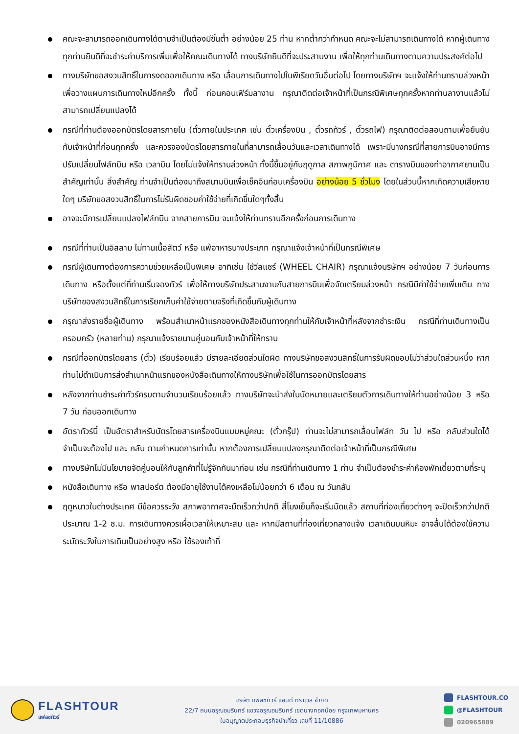คณะจะสามารถออกเดินทางได้ตามจำเป็นต้องมีขั้นต่ำ อย่างน้อย 25 ท่าน หากต่ำกว่ากำหนด คณะจะไม่สามารถเดินทางได้ หากผู้เดินทางทุกท่านยินดีที่จะชำระค่าบริการเพิ่มเพื่อให้คณะเดินทางได้ ทางบริษัทยินดีที่จะประสานงาน เพื่อให้ทุกท่านเดินทางตามความประสงค์ต่อไป
ทางบริษัทขอสงวนสิทธิ์ในการงดออกเดินทาง หรือ เลื่อนการเดินทางไปในพีเรียดวันอื่นต่อไป โดยทางบริษัทฯ จะแจ้งให้ท่านทราบล่วงหน้าเพื่อวางแผนการเดินทางใหม่อีกครั้ง ทั้งนี้ ก่อนคอนเฟิร์มลางาน กรุณาติดต่อเจ้าหน้าที่เป็นกรณีพิเศษทุกครั้งหากท่านลางานแล้วไม่สามารถเปลี่ยนแปลงได้
กรณีที่ท่านต้องออกบัตรโดยสารภายใน (ตั๋วภายในประเทศ เช่น ตั๋วเครื่องบิน , ตั๋วรถทัวร์ , ตั๋วรถไฟ) กรุณาติดต่อสอบถามเพื่อยืนยันกับเจ้าหน้าที่ก่อนทุกครั้ง และควรจองบัตรโดยสารภายในที่สามารถเลื่อนวันและเวลาเดินทางได้ เพราะมีบางกรณีที่สายการบินอาจมีการปรับเปลี่ยนไฟล์ทบิน หรือ เวลาบิน โดยไม่แจ้งให้ทราบล่วงหน้า ทั้งนี้ขึ้นอยู่กับฤดูกาล สภาพภูมิกาศ และ ตารางบินของท่าอากาศยานเป็นสำคัญเท่านั้น สิ่งสำคัญ ท่านจำเป็นต้องมาถึงสนามบินเพื่อเช็คอินก่อนเครื่องบิน อย่างน้อย 5 ชั่วโมง โดยในส่วนนี้หากเกิดความเสียหายใดๆ บริษัทขอสงวนสิทธิ์ในการไม่รับผิดชอบค่าใช้จ่ายที่เกิดขึ้นใดๆทั้งสิ้น
อาจจะมีการเปลี่ยนแปลงไฟล์ทบิน จากสายการบิน จะแจ้งให้ท่านทราบอีกครั้งก่อนการเดินทาง
กรณีที่ท่านเป็นอิสลาม ไม่ทานเนื้อสัตว์ หรือ แพ้อาหารบางประเภท กรุณาแจ้งเจ้าหน้าที่เป็นกรณีพิเศษ
กรณีผู้เดินทางต้องการความช่วยเหลือเป็นพิเศษ อาทิเช่น ใช้วีลแชร์ (WHEEL CHAIR) กรุณาแจ้งบริษัทฯ อย่างน้อย 7 วันก่อนการเดินทาง หรือตั้งแต่ที่ท่านเริ่มจองทัวร์ เพื่อให้ทางบริษัทประสานงานกับสายการบินเพื่อจัดเตรียมล่วงหน้า กรณีมีค่าใช้จ่ายเพิ่มเติม ทางบริษัทของสงวนสิทธิ์ในการเรียกเก็บค่าใช้จ่ายตามจริงที่เกิดขึ้นกับผู้เดินทาง
กรุณาส่งรายชื่อผู้เดินทาง พร้อมสำเนาหน้าแรกของหนังสือเดินทางทุกท่านให้กับเจ้าหน้าที่หลังจากชำระเงิน กรณีที่ท่านเดินทางเป็นครอบครัว (หลายท่าน) กรุณาแจ้งรายนามคู่นอนกับเจ้าหน้าที่ให้ทราบ
กรณีที่ออกบัตรโดยสาร (ตั๋ว) เรียบร้อยแล้ว มีรายละเอียดส่วนใดผิด ทางบริษัทขอสงวนสิทธิ์ในการรับผิดชอบไม่ว่าส่วนใดส่วนหนึ่ง หากท่านไม่ดำเนินการส่งสำเนาหน้าแรกของหนังสือเดินทางให้ทางบริษัทเพื่อใช้ในการออกบัตรโดยสาร
หลังจากท่านชำระค่าทัวร์ครบตามจำนวนเรียบร้อยแล้ว ทางบริษัทจะนำส่งใบนัดหมายและเตรียมตัวการเดินทางให้ท่านอย่างน้อย 3 หรือ 7 วัน ก่อนออกเดินทาง
อัตราทัวร์นี้ เป็นอัตราสำหรับบัตรโดยสารเครื่องบินแบบหมู่คณะ (ตั๋วกรุ๊ป) ท่านจะไม่สามารถเลื่อนไฟล์ท วัน ไป หรือ กลับส่วนใดได้ จำเป็นจะต้องไป และ กลับ ตามกำหนดการเท่านั้น หากต้องการเปลี่ยนแปลงกรุณาติดต่อเจ้าหน้าที่เป็นกรณีพิเศษ
ทางบริษัทไม่มีนโยบายจัดคู่นอนให้กับลูกค้าที่ไม่รู้จักกันมาก่อน เช่น กรณีที่ท่านเดินทาง 1 ท่าน จำเป็นต้องชำระค่าห้องพักเดี่ยวตามที่ระบุ
หนังสือเดินทาง หรือ พาสปอร์ต ต้องมีอายุใช้งานได้คงเหลือไม่น้อยกว่า 6 เดือน ณ วันกลับ
ฤดูหนาวในต่างประเทศ มีข้อควรระวัง สภาพอากาศจะมืดเร็วกว่าปกติ สี่โมงเย็นก็จะเริ่มมืดแล้ว สถานที่ท่องเที่ยวต่างๆ จะปิดเร็วกว่าปกติ ประมาณ 1-2 ช.ม. การเดินทางควรเผื่อเวลาให้เหมาะสม และ หากมีสถานที่ท่องเที่ยวกลางแจ้ง เวลาเดินบนหิมะ อาจลื่นได้ต้องใช้ความระมัดระวังในการเดินเป็นอย่างสูง หรือ ใช้รองเท้าที่
FLASHTOUR
แฟลชทัวร์
บริษัท แฟลชทัวร์ แอนด์ ทราเวล จำกัด
22/7 ถนนอรุณอมรินทร์ แขวงอรุณอมรินทร์ เขตบางกอกน้อย กรุงเทพมหานคร
ใบอนุญาตประกอบธุรกิจนำเที่ยว เลขที่ 11/10886
FLASHTOUR.CO
@FLASHTOUR
020965889